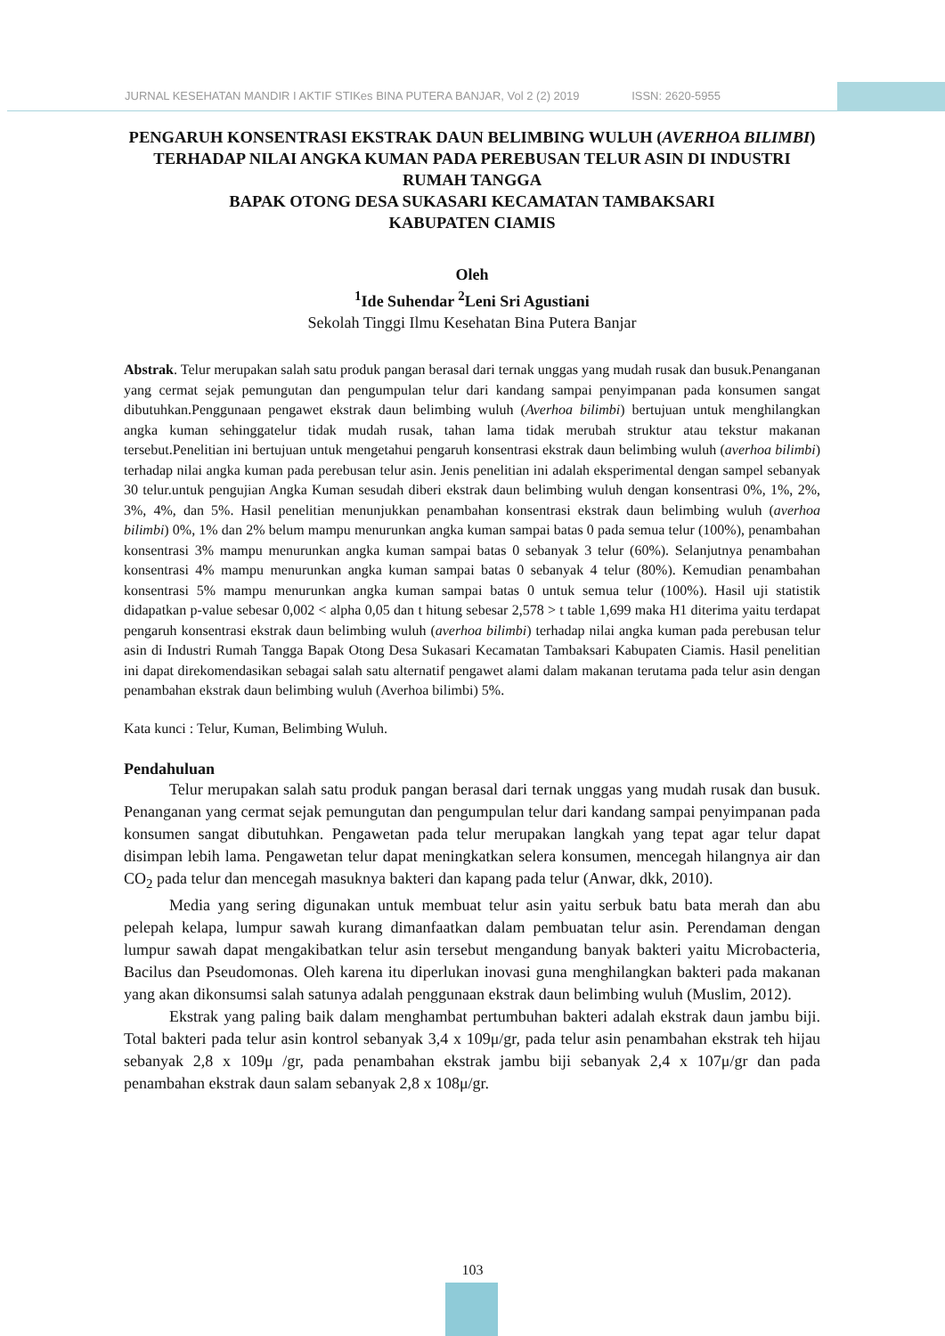JURNAL KESEHATAN MANDIR I AKTIF STIKes BINA PUTERA BANJAR, Vol 2 (2) 2019 ISSN: 2620-5955
PENGARUH KONSENTRASI EKSTRAK DAUN BELIMBING WULUH (AVERHOA BILIMBI) TERHADAP NILAI ANGKA KUMAN PADA PEREBUSAN TELUR ASIN DI INDUSTRI RUMAH TANGGA
BAPAK OTONG DESA SUKASARI KECAMATAN TAMBAKSARI
KABUPATEN CIAMIS
Oleh
<sup>1</sup> Ide Suhendar <sup>2</sup>Leni Sri Agustiani
Sekolah Tinggi Ilmu Kesehatan Bina Putera Banjar
Abstrak. Telur merupakan salah satu produk pangan berasal dari ternak unggas yang mudah rusak dan busuk.Penanganan yang cermat sejak pemungutan dan pengumpulan telur dari kandang sampai penyimpanan pada konsumen sangat dibutuhkan.Penggunaan pengawet ekstrak daun belimbing wuluh (Averhoa bilimbi) bertujuan untuk menghilangkan angka kuman sehinggatelur tidak mudah rusak, tahan lama tidak merubah struktur atau tekstur makanan tersebut.Penelitian ini bertujuan untuk mengetahui pengaruh konsentrasi ekstrak daun belimbing wuluh (averhoa bilimbi) terhadap nilai angka kuman pada perebusan telur asin. Jenis penelitian ini adalah eksperimental dengan sampel sebanyak 30 telur.untuk pengujian Angka Kuman sesudah diberi ekstrak daun belimbing wuluh dengan konsentrasi 0%, 1%, 2%, 3%, 4%, dan 5%. Hasil penelitian menunjukkan penambahan konsentrasi ekstrak daun belimbing wuluh (averhoa bilimbi) 0%, 1% dan 2% belum mampu menurunkan angka kuman sampai batas 0 pada semua telur (100%), penambahan konsentrasi 3% mampu menurunkan angka kuman sampai batas 0 sebanyak 3 telur (60%). Selanjutnya penambahan konsentrasi 4% mampu menurunkan angka kuman sampai batas 0 sebanyak 4 telur (80%). Kemudian penambahan konsentrasi 5% mampu menurunkan angka kuman sampai batas 0 untuk semua telur (100%). Hasil uji statistik didapatkan p-value sebesar 0,002 < alpha 0,05 dan t hitung sebesar 2,578 > t table 1,699 maka H1 diterima yaitu terdapat pengaruh konsentrasi ekstrak daun belimbing wuluh (averhoa bilimbi) terhadap nilai angka kuman pada perebusan telur asin di Industri Rumah Tangga Bapak Otong Desa Sukasari Kecamatan Tambaksari Kabupaten Ciamis. Hasil penelitian ini dapat direkomendasikan sebagai salah satu alternatif pengawet alami dalam makanan terutama pada telur asin dengan penambahan ekstrak daun belimbing wuluh (Averhoa bilimbi) 5%.
Kata kunci : Telur, Kuman, Belimbing Wuluh.
Pendahuluan
Telur merupakan salah satu produk pangan berasal dari ternak unggas yang mudah rusak dan busuk. Penanganan yang cermat sejak pemungutan dan pengumpulan telur dari kandang sampai penyimpanan pada konsumen sangat dibutuhkan. Pengawetan pada telur merupakan langkah yang tepat agar telur dapat disimpan lebih lama. Pengawetan telur dapat meningkatkan selera konsumen, mencegah hilangnya air dan CO<sub>2</sub> pada telur dan mencegah masuknya bakteri dan kapang pada telur (Anwar, dkk, 2010).
Media yang sering digunakan untuk membuat telur asin yaitu serbuk batu bata merah dan abu pelepah kelapa, lumpur sawah kurang dimanfaatkan dalam pembuatan telur asin. Perendaman dengan lumpur sawah dapat mengakibatkan telur asin tersebut mengandung banyak bakteri yaitu Microbacteria, Bacilus dan Pseudomonas. Oleh karena itu diperlukan inovasi guna menghilangkan bakteri pada makanan yang akan dikonsumsi salah satunya adalah penggunaan ekstrak daun belimbing wuluh (Muslim, 2012).
Ekstrak yang paling baik dalam menghambat pertumbuhan bakteri adalah ekstrak daun jambu biji. Total bakteri pada telur asin kontrol sebanyak 3,4 x 109μ/gr, pada telur asin penambahan ekstrak teh hijau sebanyak 2,8 x 109μ /gr, pada penambahan ekstrak jambu biji sebanyak 2,4 x 107μ/gr dan pada penambahan ekstrak daun salam sebanyak 2,8 x 108μ/gr.
103